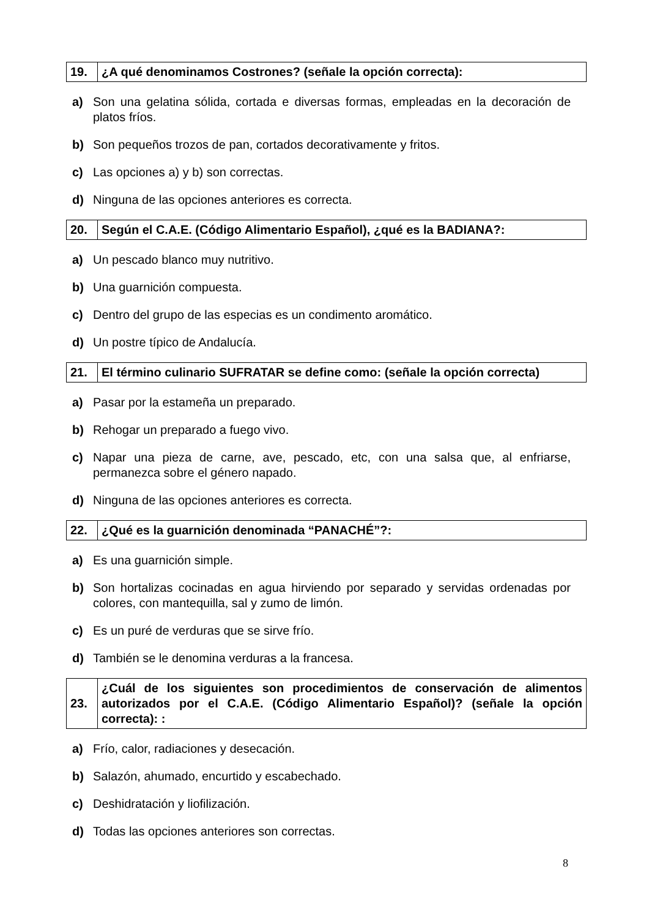| 19. | ¿A qué denominamos Costrones? (señale la opción correcta): |
a) Son una gelatina sólida, cortada e diversas formas, empleadas en la decoración de platos fríos.
b) Son pequeños trozos de pan, cortados decorativamente y fritos.
c) Las opciones a) y b) son correctas.
d) Ninguna de las opciones anteriores es correcta.
| 20. | Según el C.A.E. (Código Alimentario Español), ¿qué es la BADIANA?: |
a) Un pescado blanco muy nutritivo.
b) Una guarnición compuesta.
c) Dentro del grupo de las especias es un condimento aromático.
d) Un postre típico de Andalucía.
| 21. | El término culinario SUFRATAR se define como: (señale la opción correcta) |
a) Pasar por la estameña un preparado.
b) Rehogar un preparado a fuego vivo.
c) Napar una pieza de carne, ave, pescado, etc, con una salsa que, al enfriarse, permanezca sobre el género napado.
d) Ninguna de las opciones anteriores es correcta.
| 22. | ¿Qué es la guarnición denominada “PANACHÉ”?: |
a) Es una guarnición simple.
b) Son hortalizas cocinadas en agua hirviendo por separado y servidas ordenadas por colores, con mantequilla, sal y zumo de limón.
c) Es un puré de verduras que se sirve frío.
d) También se le denomina verduras a la francesa.
| 23. | ¿Cuál de los siguientes son procedimientos de conservación de alimentos autorizados por el C.A.E. (Código Alimentario Español)? (señale la opción correcta): : |
a) Frío, calor, radiaciones y desecación.
b) Salazón, ahumado, encurtido y escabechado.
c) Deshidratación y liofilización.
d) Todas las opciones anteriores son correctas.
8